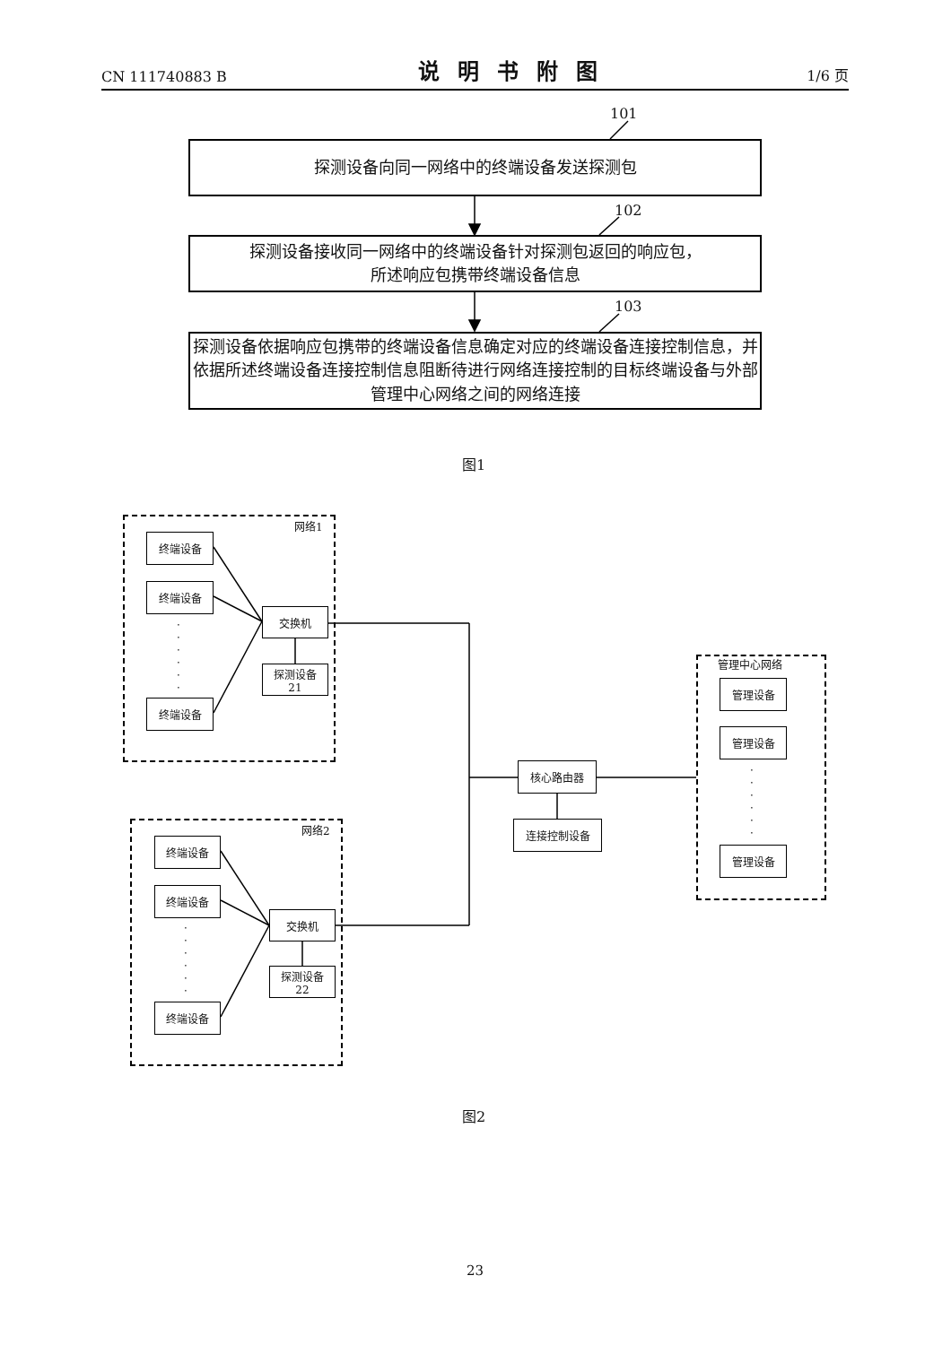CN 111740883 B 说明书附图 1/6 页
101
探测设备向同一网络中的终端设备发送探测包
102
探测设备接收同一网络中的终端设备针对探测包返回的响应包，
所述响应包携带终端设备信息
103
探测设备依据响应包携带的终端设备信息确定对应的终端设备连接控制信息，并依据所述终端设备连接控制信息阻断待进行网络连接控制的目标终端设备与外部管理中心网络之间的网络连接
图1
网络1
终端设备
终端设备
·
·
·
·
·
·
终端设备
交换机
探测设备
21
网络2
终端设备
终端设备
·
·
·
·
·
·
终端设备
交换机
探测设备
22
核心路由器
连接控制设备
管理中心网络
管理设备
管理设备
·
·
·
·
·
·
管理设备
图2
23